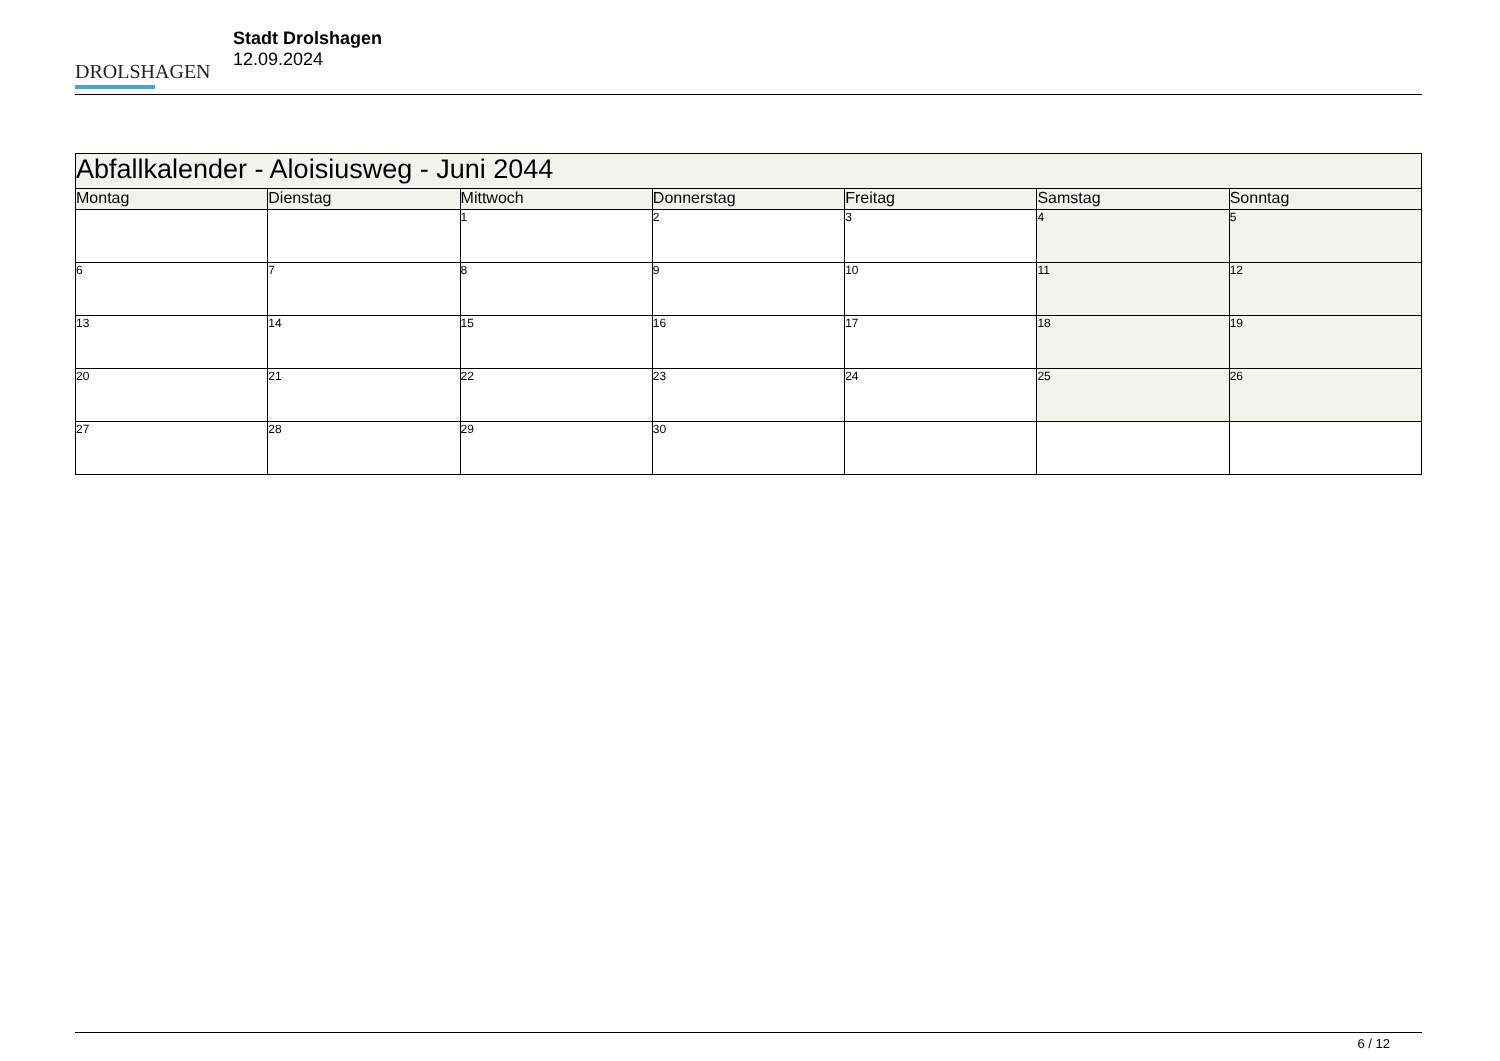DROLSHAGEN
Stadt Drolshagen
12.09.2024
| Abfallkalender - Aloisiusweg - Juni 2044 | | | | | | |
| --- | --- | --- | --- | --- | --- | --- |
| Montag | Dienstag | Mittwoch | Donnerstag | Freitag | Samstag | Sonntag |
| | | 1 | 2 | 3 | 4 | 5 |
| 6 | 7 | 8 | 9 | 10 | 11 | 12 |
| 13 | 14 | 15 | 16 | 17 | 18 | 19 |
| 20 | 21 | 22 | 23 | 24 | 25 | 26 |
| 27 | 28 | 29 | 30 | | | |
6 / 12